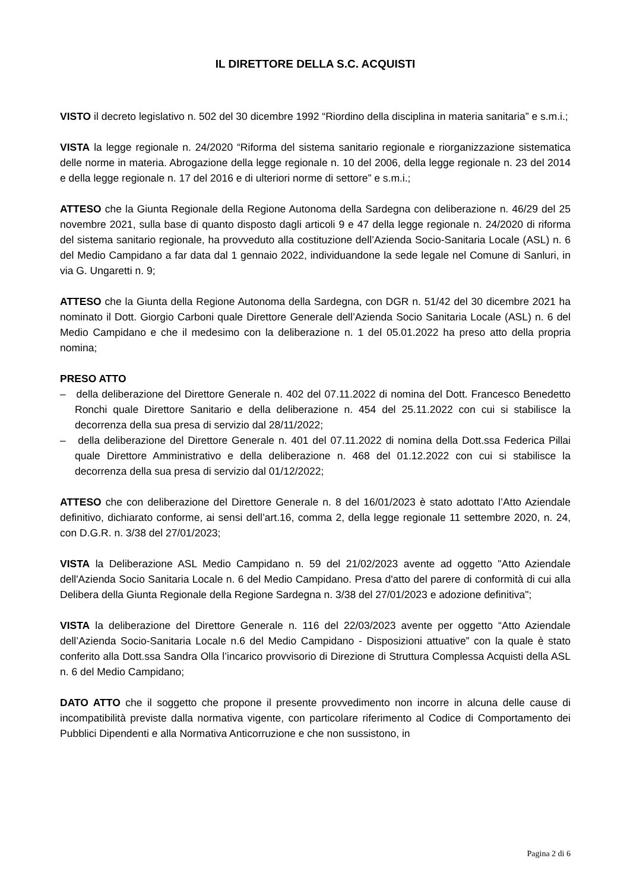IL DIRETTORE DELLA S.C. ACQUISTI
VISTO il decreto legislativo n. 502 del 30 dicembre 1992 “Riordino della disciplina in materia sanitaria” e s.m.i.;
VISTA la legge regionale n. 24/2020 “Riforma del sistema sanitario regionale e riorganizzazione sistematica delle norme in materia. Abrogazione della legge regionale n. 10 del 2006, della legge regionale n. 23 del 2014 e della legge regionale n. 17 del 2016 e di ulteriori norme di settore” e s.m.i.;
ATTESO che la Giunta Regionale della Regione Autonoma della Sardegna con deliberazione n. 46/29 del 25 novembre 2021, sulla base di quanto disposto dagli articoli 9 e 47 della legge regionale n. 24/2020 di riforma del sistema sanitario regionale, ha provveduto alla costituzione dell’Azienda Socio-Sanitaria Locale (ASL) n. 6 del Medio Campidano a far data dal 1 gennaio 2022, individuandone la sede legale nel Comune di Sanluri, in via G. Ungaretti n. 9;
ATTESO che la Giunta della Regione Autonoma della Sardegna, con DGR n. 51/42 del 30 dicembre 2021 ha nominato il Dott. Giorgio Carboni quale Direttore Generale dell’Azienda Socio Sanitaria Locale (ASL) n. 6 del Medio Campidano e che il medesimo con la deliberazione n. 1 del 05.01.2022 ha preso atto della propria nomina;
PRESO ATTO
– della deliberazione del Direttore Generale n. 402 del 07.11.2022 di nomina del Dott. Francesco Benedetto Ronchi quale Direttore Sanitario e della deliberazione n. 454 del 25.11.2022 con cui si stabilisce la decorrenza della sua presa di servizio dal 28/11/2022;
– della deliberazione del Direttore Generale n. 401 del 07.11.2022 di nomina della Dott.ssa Federica Pillai quale Direttore Amministrativo e della deliberazione n. 468 del 01.12.2022 con cui si stabilisce la decorrenza della sua presa di servizio dal 01/12/2022;
ATTESO che con deliberazione del Direttore Generale n. 8 del 16/01/2023 è stato adottato l’Atto Aziendale definitivo, dichiarato conforme, ai sensi dell’art.16, comma 2, della legge regionale 11 settembre 2020, n. 24, con D.G.R. n. 3/38 del 27/01/2023;
VISTA la Deliberazione ASL Medio Campidano n. 59 del 21/02/2023 avente ad oggetto "Atto Aziendale dell'Azienda Socio Sanitaria Locale n. 6 del Medio Campidano. Presa d'atto del parere di conformità di cui alla Delibera della Giunta Regionale della Regione Sardegna n. 3/38 del 27/01/2023 e adozione definitiva";
VISTA la deliberazione del Direttore Generale n. 116 del 22/03/2023 avente per oggetto “Atto Aziendale dell’Azienda Socio-Sanitaria Locale n.6 del Medio Campidano - Disposizioni attuative” con la quale è stato conferito alla Dott.ssa Sandra Olla l’incarico provvisorio di Direzione di Struttura Complessa Acquisti della ASL n. 6 del Medio Campidano;
DATO ATTO che il soggetto che propone il presente provvedimento non incorre in alcuna delle cause di incompatibilità previste dalla normativa vigente, con particolare riferimento al Codice di Comportamento dei Pubblici Dipendenti e alla Normativa Anticorruzione e che non sussistono, in
Pagina 2 di 6